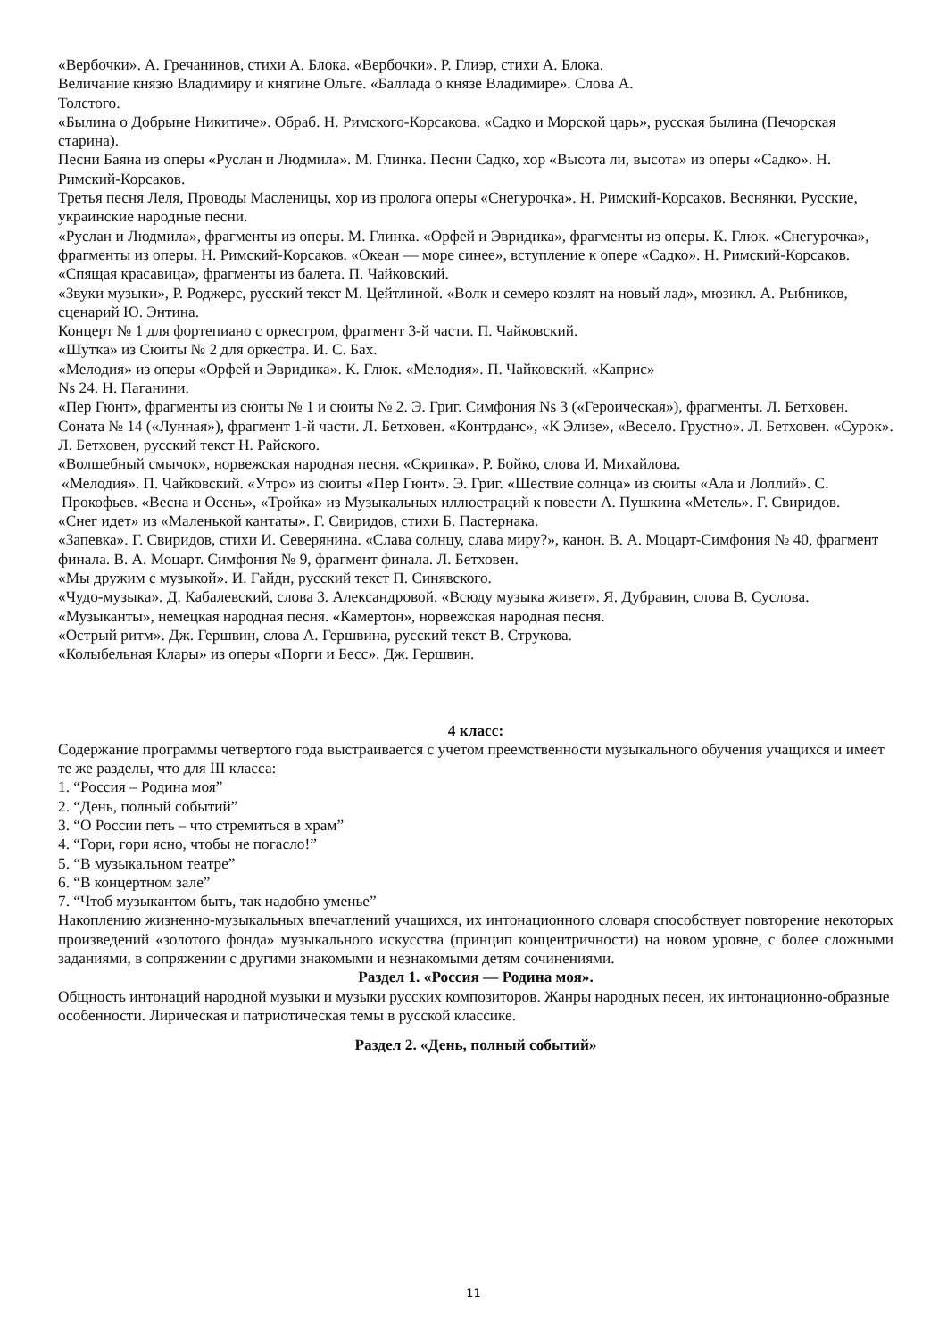«Вербочки». А. Гречанинов, стихи А. Блока. «Вербочки». Р. Глиэр, стихи А. Блока.
Величание князю Владимиру и княгине Ольге. «Баллада о князе Владимире». Слова А.
Толстого.
«Былина о Добрыне Никитиче». Обраб. Н. Римского-Корсакова. «Садко и Морской царь», русская былина (Печорская старина).
Песни Баяна из оперы «Руслан и Людмила». М. Глинка. Песни Садко, хор «Высота ли, высота» из оперы «Садко». Н. Римский-Корсаков.
Третья песня Леля, Проводы Масленицы, хор из пролога оперы «Снегурочка». Н. Римский-Корсаков. Веснянки. Русские, украинские народные песни.
«Руслан и Людмила», фрагменты из оперы. М. Глинка. «Орфей и Эвридика», фрагменты из оперы. К. Глюк. «Снегурочка», фрагменты из оперы. Н. Римский-Корсаков. «Океан — море синее», вступление к опере «Садко». Н. Римский-Корсаков.
«Спящая красавица», фрагменты из балета. П. Чайковский.
«Звуки музыки», Р. Роджерс, русский текст М. Цейтлиной. «Волк и семеро козлят на новый лад», мюзикл. А. Рыбников, сценарий Ю. Энтина.
Концерт № 1 для фортепиано с оркестром, фрагмент 3-й части. П. Чайковский.
«Шутка» из Сюиты № 2 для оркестра. И. С. Бах.
«Мелодия» из оперы «Орфей и Эвридика». К. Глюк. «Мелодия». П. Чайковский. «Каприс»
Ns 24. Н. Паганини.
«Пер Гюнт», фрагменты из сюиты № 1 и сюиты № 2. Э. Григ. Симфония Ns 3 («Героическая»), фрагменты. Л. Бетховен. Соната № 14 («Лунная»), фрагмент 1-й части. Л. Бетховен. «Контрданс», «К Элизе», «Весело. Грустно». Л. Бетховен. «Сурок». Л. Бетховен, русский текст Н. Райского.
«Волшебный смычок», норвежская народная песня. «Скрипка». Р. Бойко, слова И. Михайлова.
«Мелодия». П. Чайковский. «Утро» из сюиты «Пер Гюнт». Э. Григ. «Шествие солнца» из сюиты «Ала и Лоллий». С. Прокофьев. «Весна и Осень», «Тройка» из Музыкальных иллюстраций к повести А. Пушкина «Метель». Г. Свиридов.
«Снег идет» из «Маленькой кантаты». Г. Свиридов, стихи Б. Пастернака.
«Запевка». Г. Свиридов, стихи И. Северянина. «Слава солнцу, слава миру?», канон. В. А. Моцарт-Симфония № 40, фрагмент финала. В. А. Моцарт. Симфония № 9, фрагмент финала. Л. Бетховен.
«Мы дружим с музыкой». И. Гайдн, русский текст П. Синявского.
«Чудо-музыка». Д. Кабалевский, слова 3. Александровой. «Всюду музыка живет». Я. Дубравин, слова В. Суслова. «Музыканты», немецкая народная песня. «Камертон», норвежская народная песня.
«Острый ритм». Дж. Гершвин, слова А. Гершвина, русский текст В. Струкова.
«Колыбельная Клары» из оперы «Порги и Бесс». Дж. Гершвин.
4 класс:
Содержание программы четвертого года выстраивается с учетом преемственности музыкального обучения учащихся и имеет те же разделы, что для III класса:
1. “Россия – Родина моя”
2. “День, полный событий”
3. “О России петь – что стремиться в храм”
4. “Гори, гори ясно, чтобы не погасло!”
5. “В музыкальном театре”
6. “В концертном зале”
7. “Чтоб музыкантом быть, так надобно уменье”
Накоплению жизненно-музыкальных впечатлений учащихся, их интонационного словаря способствует повторение некоторых произведений «золотого фонда» музыкального искусства (принцип концентричности) на новом уровне, с более сложными заданиями, в сопряжении с другими знакомыми и незнакомыми детям сочинениями.
Раздел 1. «Россия — Родина моя».
Общность интонаций народной музыки и музыки русских композиторов. Жанры народных песен, их интонационно-образные особенности. Лирическая и патриотическая темы в русской классике.
Раздел 2. «День, полный событий»
11